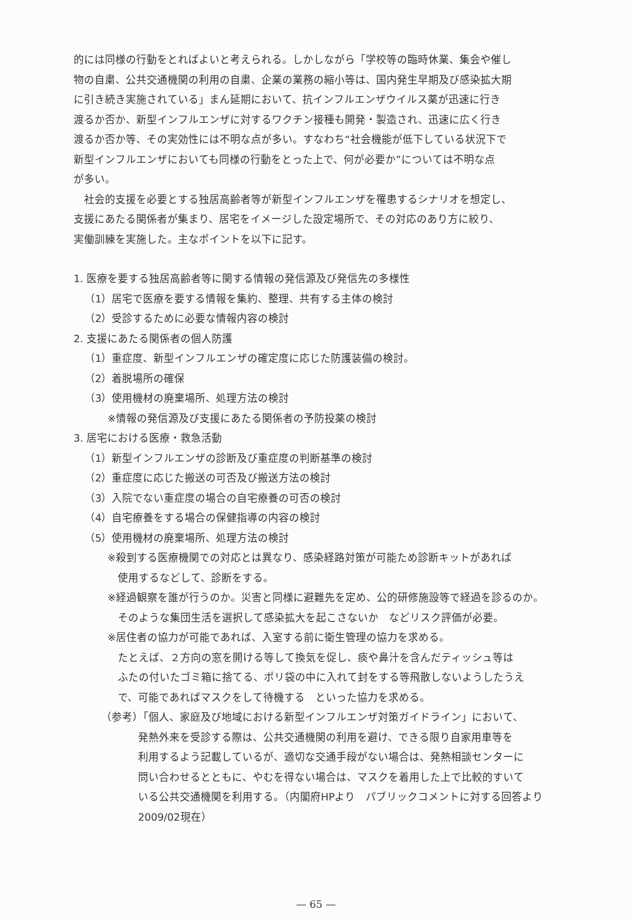的には同様の行動をとればよいと考えられる。しかしながら「学校等の臨時休業、集会や催し
物の自粛、公共交通機関の利用の自粛、企業の業務の縮小等は、国内発生早期及び感染拡大期
に引き続き実施されている」まん延期において、抗インフルエンザウイルス薬が迅速に行き
渡るか否か、新型インフルエンザに対するワクチン接種も開発・製造され、迅速に広く行き
渡るか否か等、その実効性には不明な点が多い。すなわち“社会機能が低下している状況下で
新型インフルエンザにおいても同様の行動をとった上で、何が必要か”については不明な点
が多い。
社会的支援を必要とする独居高齢者等が新型インフルエンザを罹患するシナリオを想定し、
支援にあたる関係者が集まり、居宅をイメージした設定場所で、その対応のあり方に絞り、
実働訓練を実施した。主なポイントを以下に記す。
1. 医療を要する独居高齢者等に関する情報の発信源及び発信先の多様性
（1）居宅で医療を要する情報を集約、整理、共有する主体の検討
（2）受診するために必要な情報内容の検討
2. 支援にあたる関係者の個人防護
（1）重症度、新型インフルエンザの確定度に応じた防護装備の検討。
（2）着脱場所の確保
（3）使用機材の廃棄場所、処理方法の検討
※情報の発信源及び支援にあたる関係者の予防投薬の検討
3. 居宅における医療・救急活動
（1）新型インフルエンザの診断及び重症度の判断基準の検討
（2）重症度に応じた搬送の可否及び搬送方法の検討
（3）入院でない重症度の場合の自宅療養の可否の検討
（4）自宅療養をする場合の保健指導の内容の検討
（5）使用機材の廃棄場所、処理方法の検討
※殺到する医療機関での対応とは異なり、感染経路対策が可能ため診断キットがあれば
使用するなどして、診断をする。
※経過観察を誰が行うのか。災害と同様に避難先を定め、公的研修施設等で経過を診るのか。
そのような集団生活を選択して感染拡大を起こさないか　などリスク評価が必要。
※居住者の協力が可能であれば、入室する前に衛生管理の協力を求める。
たとえば、２方向の窓を開ける等して換気を促し、痰や鼻汁を含んだティッシュ等は
ふたの付いたゴミ箱に捨てる、ポリ袋の中に入れて封をする等飛散しないようしたうえ
で、可能であればマスクをして待機する　といった協力を求める。
（参考）「個人、家庭及び地域における新型インフルエンザ対策ガイドライン」において、
発熱外来を受診する際は、公共交通機関の利用を避け、できる限り自家用車等を
利用するよう記載しているが、適切な交通手段がない場合は、発熱相談センターに
問い合わせるとともに、やむを得ない場合は、マスクを着用した上で比較的すいて
いる公共交通機関を利用する。（内閣府HPより　パブリックコメントに対する回答より
2009/02現在）
— 65 —